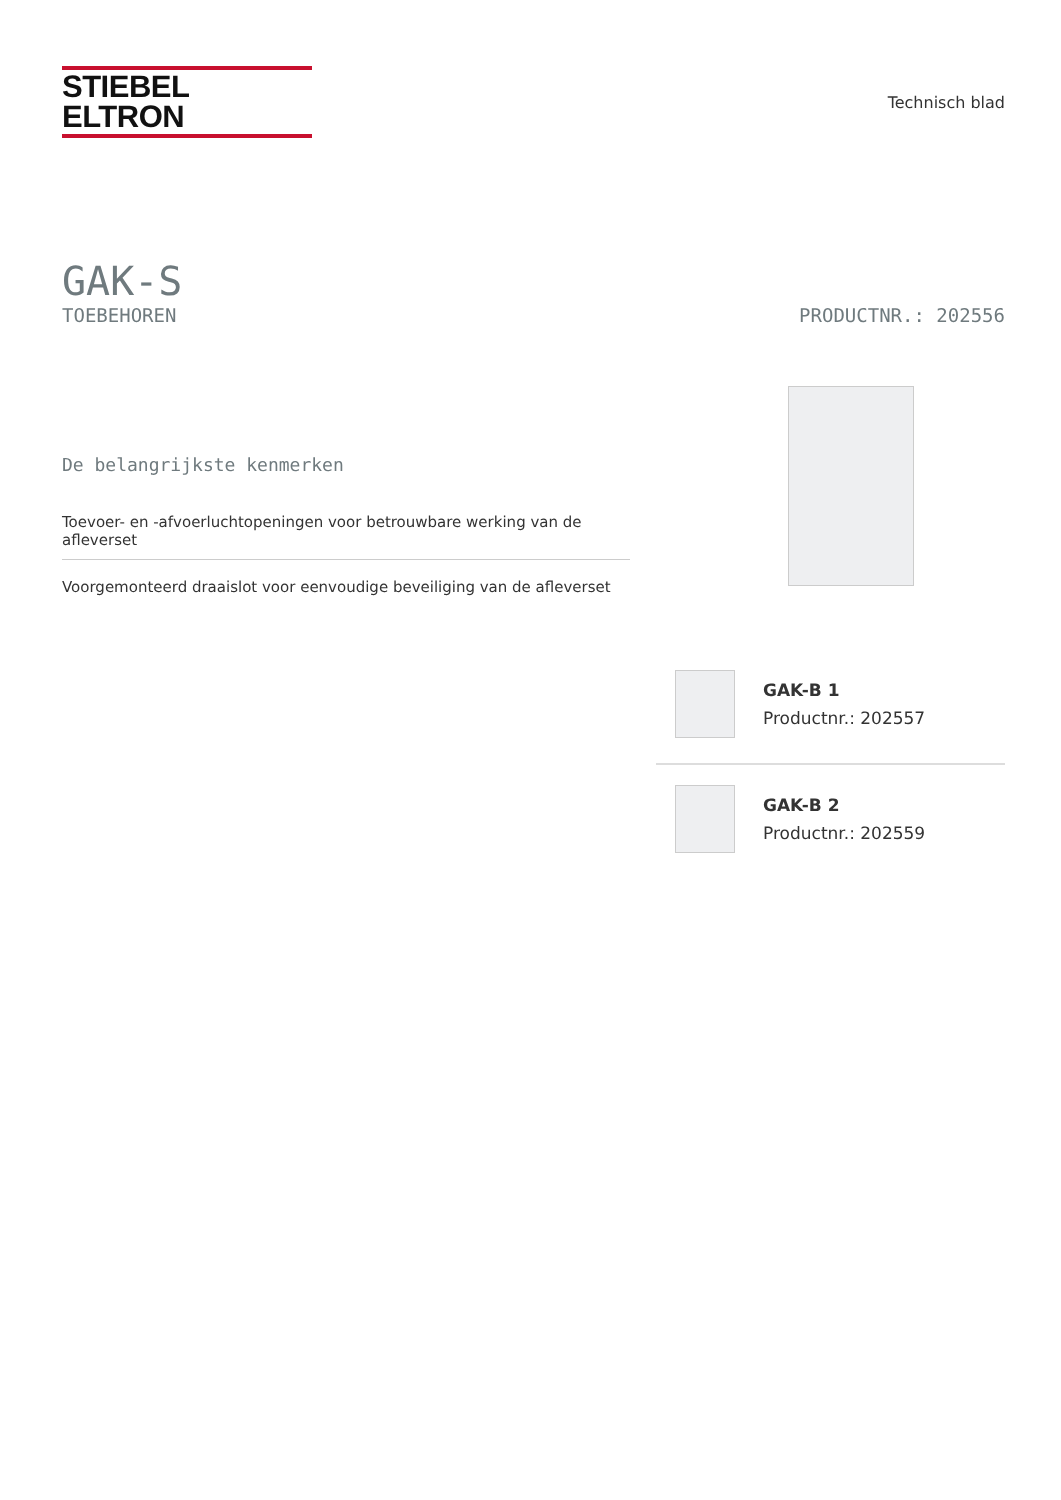STIEBEL ELTRON
Technisch blad
GAK-S
TOEBEHOREN PRODUCTNR.: 202556
De belangrijkste kenmerken
Toevoer- en -afvoerluchtopeningen voor betrouwbare werking van de afleverset
Voorgemonteerd draaislot voor eenvoudige beveiliging van de afleverset
GAK-B 1
Productnr.: 202557
GAK-B 2
Productnr.: 202559